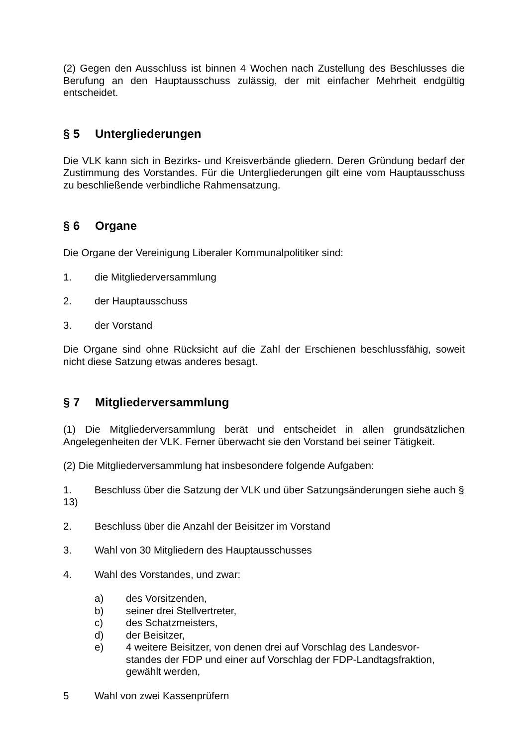(2) Gegen den Ausschluss ist binnen 4 Wochen nach Zustellung des Beschlusses die Berufung an den Hauptausschuss zulässig, der mit einfacher Mehrheit endgültig entscheidet.
§ 5 Untergliederungen
Die VLK kann sich in Bezirks- und Kreisverbände gliedern. Deren Gründung bedarf der Zustimmung des Vorstandes. Für die Untergliederungen gilt eine vom Hauptausschuss zu beschließende verbindliche Rahmensatzung.
§ 6 Organe
Die Organe der Vereinigung Liberaler Kommunalpolitiker sind:
1. die Mitgliederversammlung
2. der Hauptausschuss
3. der Vorstand
Die Organe sind ohne Rücksicht auf die Zahl der Erschienen beschlussfähig, soweit nicht diese Satzung etwas anderes besagt.
§ 7 Mitgliederversammlung
(1) Die Mitgliederversammlung berät und entscheidet in allen grundsätzlichen Angelegenheiten der VLK. Ferner überwacht sie den Vorstand bei seiner Tätigkeit.
(2) Die Mitgliederversammlung hat insbesondere folgende Aufgaben:
1. Beschluss über die Satzung der VLK und über Satzungsänderungen siehe auch § 13)
2. Beschluss über die Anzahl der Beisitzer im Vorstand
3. Wahl von 30 Mitgliedern des Hauptausschusses
4. Wahl des Vorstandes, und zwar:
a) des Vorsitzenden,
b) seiner drei Stellvertreter,
c) des Schatzmeisters,
d) der Beisitzer,
e) 4 weitere Beisitzer, von denen drei auf Vorschlag des Landesvor-
standes der FDP und einer auf Vorschlag der FDP-Landtagsfraktion, gewählt werden,
5 Wahl von zwei Kassenprüfern